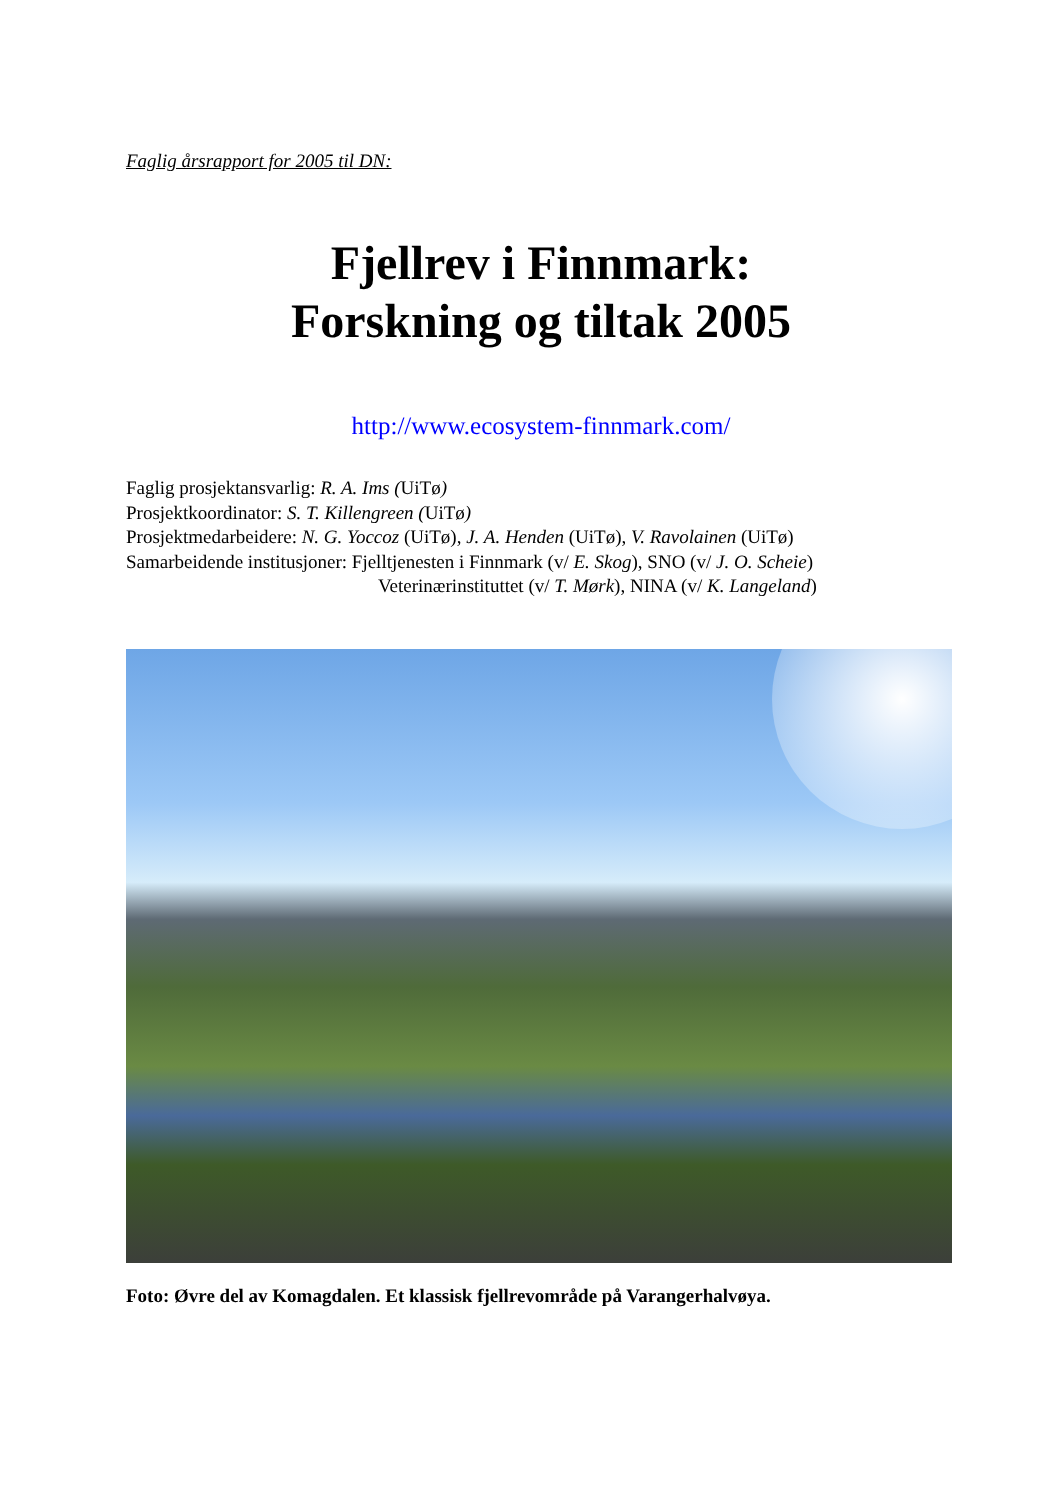Faglig årsrapport for 2005 til DN:
Fjellrev i Finnmark:
Forskning og tiltak 2005
http://www.ecosystem-finnmark.com/
Faglig prosjektansvarlig: R. A. Ims (UiTø)
Prosjektkoordinator: S. T. Killengreen (UiTø)
Prosjektmedarbeidere: N. G. Yoccoz (UiTø), J. A. Henden (UiTø), V. Ravolainen (UiTø)
Samarbeidende institusjoner: Fjelltjenesten i Finnmark (v/ E. Skog), SNO (v/ J. O. Scheie)
Veterinærinstituttet (v/ T. Mørk), NINA (v/ K. Langeland)
Foto: Øvre del av Komagdalen. Et klassisk fjellrevområde på Varangerhalvøya.